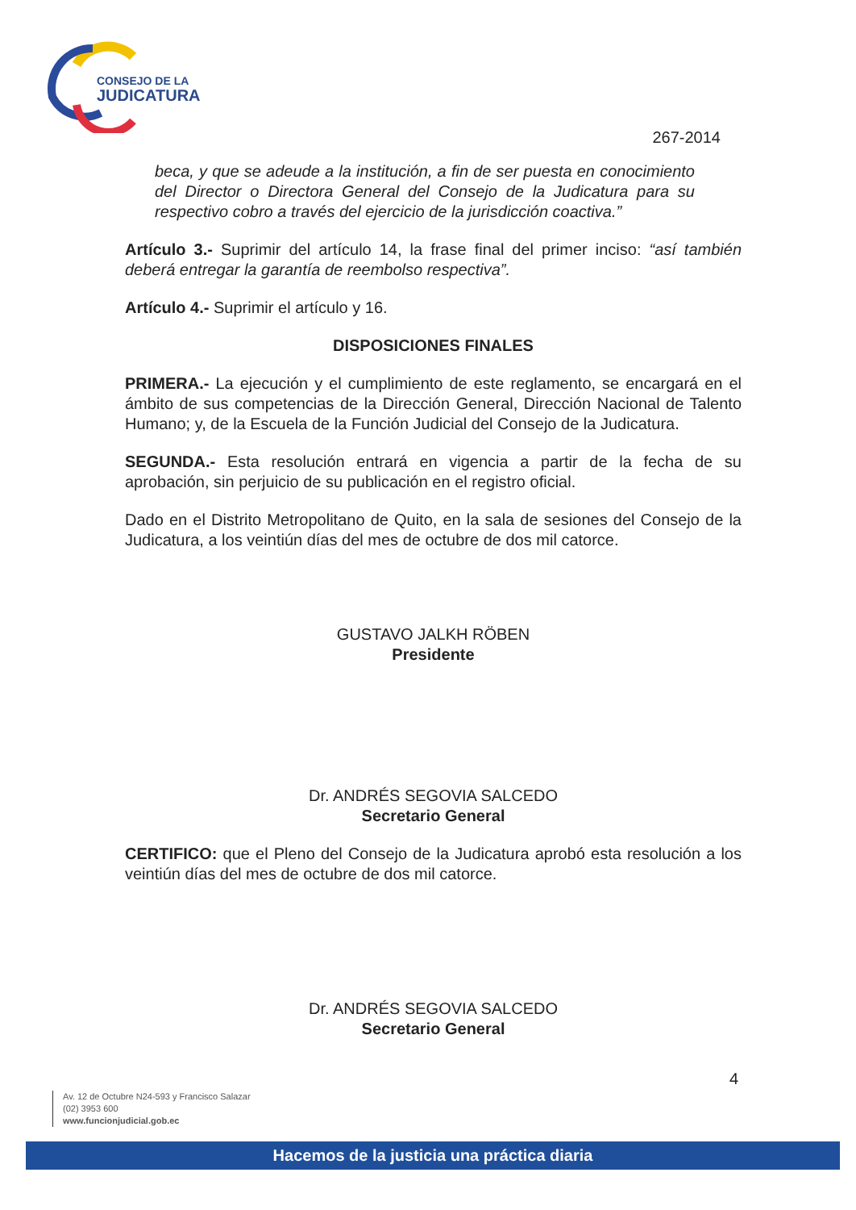CONSEJO DE LA
JUDICATURA
267-2014
beca, y que se adeude a la institución, a fin de ser puesta en conocimiento del Director o Directora General del Consejo de la Judicatura para su respectivo cobro a través del ejercicio de la jurisdicción coactiva.”
Artículo 3.- Suprimir del artículo 14, la frase final del primer inciso: “así también deberá entregar la garantía de reembolso respectiva”.
Artículo 4.- Suprimir el artículo y 16.
DISPOSICIONES FINALES
PRIMERA.- La ejecución y el cumplimiento de este reglamento, se encargará en el ámbito de sus competencias de la Dirección General, Dirección Nacional de Talento Humano; y, de la Escuela de la Función Judicial del Consejo de la Judicatura.
SEGUNDA.- Esta resolución entrará en vigencia a partir de la fecha de su aprobación, sin perjuicio de su publicación en el registro oficial.
Dado en el Distrito Metropolitano de Quito, en la sala de sesiones del Consejo de la Judicatura, a los veintiún días del mes de octubre de dos mil catorce.
GUSTAVO JALKH RÖBEN
Presidente
Dr. ANDRÉS SEGOVIA SALCEDO
Secretario General
CERTIFICO: que el Pleno del Consejo de la Judicatura aprobó esta resolución a los veintiún días del mes de octubre de dos mil catorce.
Dr. ANDRÉS SEGOVIA SALCEDO
Secretario General
4
Av. 12 de Octubre N24-593 y Francisco Salazar
(02) 3953 600
www.funcionjudicial.gob.ec
Hacemos de la justicia una práctica diaria